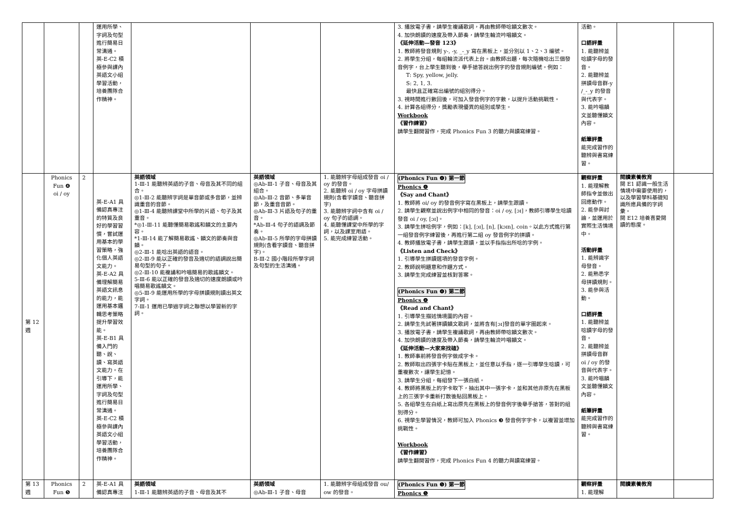| | | | 運用所學、字詞及句型進行簡易日常溝通。 英-E-C2 積極參與課內英語文小組學習活動，培養團隊合作精神。 | | | | 3. 播放電子書，請學生複誦歌詞，再由教師帶唸韻文數次。 4. 加快朗讀的速度及帶入節奏，請學生輪流吟唱韻文。 《延伸活動—發音 123》 1. 教師將發音規則 y-, -y, _-_y 寫在黑板上，並分別以 1、2、3 編號。 2. 將學生分組，每組輪流派代表上台。由教師出題，每次隨機唸出三個發音例字，台上學生聽到後，舉手搶答說出例字的發音規則編號。例如： T: Spy, yellow, jelly. S: 2, 1, 3. 最快且正確寫出編號的組別得分。 3. 視時間進行數回後，可加入發音例字的字數，以提升活動挑戰性。 4. 計算各組得分，獎勵表現優異的組別或學生。 Workbook 《習作練習》 請學生翻開習作，完成 Phonics Fun 3 的聽力與讀寫練習。 | 活動。 口語評量 1. 能聽辨並唸讀字母的發音。 2. 能聽辨並拼讀母音群-y /_-_y 的發音與代表字。 3. 能吟唱韻文並聽懂韻文內容。 紙筆評量 能完成習作的聽辨與書寫練習。 | | |
| 第 12 週 | Phonics Fun ❹ oi / oy | 2 | 英-E-A1 具備認真專注的特質及良好的學習習慣，嘗試運用基本的學習策略，強化個人英語文能力。 英-E-A2 具備理解簡易英語文訊息的能力，能運用基本邏輯思考策略提升學習效能。 英-E-B1 具備入門的聽、說、讀、寫英語文能力。在引導下，能運用所學、字詞及句型進行簡易日常溝通。 英-E-C2 積極參與課內英語文小組學習活動，培養團隊合作精神。 | 英語領域 1-Ⅲ-1 能聽辨英語的子音、母音及其不同的組合。 ◎1-Ⅲ-2 能聽辨字詞是單音節或多音節，並辨識重音的音節。 ◎1-Ⅲ-4 能聽辨課堂中所學的片語、句子及其重音。 *◎1-Ⅲ-11 能聽懂簡易歌謠和韻文的主要內容。 *1-Ⅲ-14 能了解簡易歌謠、韻文的節奏與音韻。 ◎2-Ⅲ-1 能唸出英語的語音。 ◎2-Ⅲ-9 能以正確的發音及適切的語調說出簡易句型的句子。 ◎2-Ⅲ-10 能複誦和吟唱簡易的歌謠韻文。 5-Ⅲ-6 能以正確的發音及適切的速度朗讀或吟唱簡易歌謠韻文。 ◎5-Ⅲ-9 能運用所學的字母拼讀規則讀出英文字詞。 7-Ⅲ-1 運用已學過字詞之聯想以學習新的字詞。 | 英語領域 ◎Ab-Ⅲ-1 子音、母音及其組合。 ◎Ab-Ⅲ-2 音節、多單音節，及重音音節。 ◎Ab-Ⅲ-3 片語及句子的重音。 *Ab-Ⅲ-4 句子的語調及節奏。 ◎Ab-Ⅲ-5 所學的字母拼讀規則(含看字讀音、聽音拼字)。 B-Ⅲ-2 國小階段所學字詞及句型的生活溝通。 | 1. 能聽辨字母組成發音 oi / oy 的發音。 2. 能聽辨 oi / oy 字母拼讀規則(含看字讀音、聽音拼字) 3. 能聽辨字詞中含有 oi / oy 句子的語調。 4. 能聽懂課堂中所學的字詞，以及課室用語。 5. 能完成練習活動。 | (Phonics Fun ❹) 第一節 Phonics ❹ 《Say and Chant》 1. 教師將 oi/ oy 的發音例字寫在黑板上，請學生跟讀。 2. 請學生觀察並說出例字中相同的發音：oi / oy, [ɔɪ]，教師引導學生唸讀發音 oi / oy, [ɔɪ]。 3. 請學生拼唸例字，例如：[k], [ɔɪ], [n], [kɔɪn], coin。以此方式進行第一組發音例字練習後，再進行第二組 oy 發音例字的拼讀。 4. 教師播放電子書，請學生跟讀，並以手指指出所唸的字例。 《Listen and Check》 1. 引導學生拼讀選項的發音字例。 2. 教師說明題意和作題方式。 3. 請學生完成練習並核對答案。 (Phonics Fun ❹) 第二節 Phonics ❹ 《Read and Chant》 1. 引導學生描述情境圖的內容。 2. 請學生先試著拼讀韻文歌詞，並將含有[ɔɪ]發音的單字圈起來。 3. 播放電子書，請學生複誦歌詞，再由教師帶唸韻文數次。 4. 加快朗讀的速度及帶入節奏，請學生輪流吟唱韻文。 《延伸活動—大家來找碴》 1. 教師事前將發音例字做成字卡。 2. 教師取出四張字卡貼在黑板上，並任意以手指，逐一引導學生唸讀，可重複數次，讓學生記憶。 3. 請學生分組，每組發下一張白紙。 4. 教師將黑板上的字卡取下，抽出其中一張字卡，並和其他非原先在黑板上的三張字卡重新打散後貼回黑板上。 5. 各組學生在白紙上寫出原先在黑板上的發音例字後舉手搶答，答對的組別得分。 6. 視學生學習情況，教師可加入 Phonics ❸ 發音例字字卡，以複習並增加挑戰性。 Workbook 《習作練習》 請學生翻開習作，完成 Phonics Fun 4 的聽力與讀寫練習。 | 觀察評量 1. 能理解教師指令並做出回應動作。 2. 能參與討論，並運用於實際生活情境中。 活動評量 1. 能辨識字母發音。 2. 能熟悉字母拼讀規則。 3. 能參與活動。 口語評量 1. 能聽辨並唸讀字母的發音。 2. 能聽辨並拼讀母音群 oi / oy 的發音與代表字。 3. 能吟唱韻文並聽懂韻文內容。 紙筆評量 能完成習作的聽辨與書寫練習。 | 閱讀素養教育 閱 E1 認識一般生活情境中需要使用的，以及學習學科基礎知識所應具備的字詞彙。 閱 E12 培養喜愛閱讀的態度。 | |
| 第 13 週 | Phonics Fun ❺ | 2 | 英-E-A1 具備認真專注 | 英語領域 1-Ⅲ-1 能聽辨英語的子音、母音及其不 | 英語領域 ◎Ab-Ⅲ-1 子音、母音 | 1. 能聽辨字母組成發音 ou/ ow 的發音。 | (Phonics Fun ❺) 第一節 Phonics ❺ | 觀察評量 1. 能理解 | 閱讀素養教育 | |